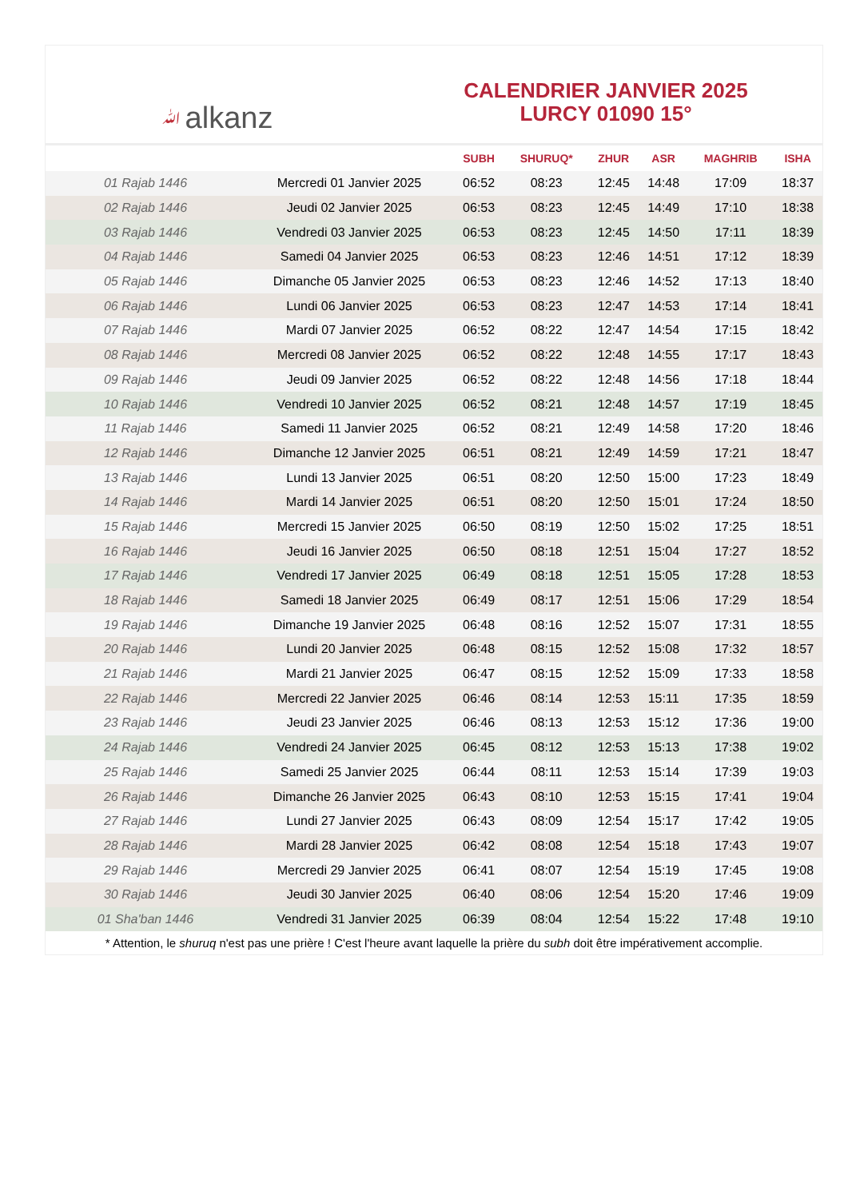ﷲalkanz
CALENDRIER JANVIER 2025
LURCY 01090 15°
| | | SUBH | SHURUQ* | ZHUR | ASR | MAGHRIB | ISHA |
| --- | --- | --- | --- | --- | --- | --- | --- |
| 01 Rajab 1446 | Mercredi 01 Janvier 2025 | 06:52 | 08:23 | 12:45 | 14:48 | 17:09 | 18:37 |
| 02 Rajab 1446 | Jeudi 02 Janvier 2025 | 06:53 | 08:23 | 12:45 | 14:49 | 17:10 | 18:38 |
| 03 Rajab 1446 | Vendredi 03 Janvier 2025 | 06:53 | 08:23 | 12:45 | 14:50 | 17:11 | 18:39 |
| 04 Rajab 1446 | Samedi 04 Janvier 2025 | 06:53 | 08:23 | 12:46 | 14:51 | 17:12 | 18:39 |
| 05 Rajab 1446 | Dimanche 05 Janvier 2025 | 06:53 | 08:23 | 12:46 | 14:52 | 17:13 | 18:40 |
| 06 Rajab 1446 | Lundi 06 Janvier 2025 | 06:53 | 08:23 | 12:47 | 14:53 | 17:14 | 18:41 |
| 07 Rajab 1446 | Mardi 07 Janvier 2025 | 06:52 | 08:22 | 12:47 | 14:54 | 17:15 | 18:42 |
| 08 Rajab 1446 | Mercredi 08 Janvier 2025 | 06:52 | 08:22 | 12:48 | 14:55 | 17:17 | 18:43 |
| 09 Rajab 1446 | Jeudi 09 Janvier 2025 | 06:52 | 08:22 | 12:48 | 14:56 | 17:18 | 18:44 |
| 10 Rajab 1446 | Vendredi 10 Janvier 2025 | 06:52 | 08:21 | 12:48 | 14:57 | 17:19 | 18:45 |
| 11 Rajab 1446 | Samedi 11 Janvier 2025 | 06:52 | 08:21 | 12:49 | 14:58 | 17:20 | 18:46 |
| 12 Rajab 1446 | Dimanche 12 Janvier 2025 | 06:51 | 08:21 | 12:49 | 14:59 | 17:21 | 18:47 |
| 13 Rajab 1446 | Lundi 13 Janvier 2025 | 06:51 | 08:20 | 12:50 | 15:00 | 17:23 | 18:49 |
| 14 Rajab 1446 | Mardi 14 Janvier 2025 | 06:51 | 08:20 | 12:50 | 15:01 | 17:24 | 18:50 |
| 15 Rajab 1446 | Mercredi 15 Janvier 2025 | 06:50 | 08:19 | 12:50 | 15:02 | 17:25 | 18:51 |
| 16 Rajab 1446 | Jeudi 16 Janvier 2025 | 06:50 | 08:18 | 12:51 | 15:04 | 17:27 | 18:52 |
| 17 Rajab 1446 | Vendredi 17 Janvier 2025 | 06:49 | 08:18 | 12:51 | 15:05 | 17:28 | 18:53 |
| 18 Rajab 1446 | Samedi 18 Janvier 2025 | 06:49 | 08:17 | 12:51 | 15:06 | 17:29 | 18:54 |
| 19 Rajab 1446 | Dimanche 19 Janvier 2025 | 06:48 | 08:16 | 12:52 | 15:07 | 17:31 | 18:55 |
| 20 Rajab 1446 | Lundi 20 Janvier 2025 | 06:48 | 08:15 | 12:52 | 15:08 | 17:32 | 18:57 |
| 21 Rajab 1446 | Mardi 21 Janvier 2025 | 06:47 | 08:15 | 12:52 | 15:09 | 17:33 | 18:58 |
| 22 Rajab 1446 | Mercredi 22 Janvier 2025 | 06:46 | 08:14 | 12:53 | 15:11 | 17:35 | 18:59 |
| 23 Rajab 1446 | Jeudi 23 Janvier 2025 | 06:46 | 08:13 | 12:53 | 15:12 | 17:36 | 19:00 |
| 24 Rajab 1446 | Vendredi 24 Janvier 2025 | 06:45 | 08:12 | 12:53 | 15:13 | 17:38 | 19:02 |
| 25 Rajab 1446 | Samedi 25 Janvier 2025 | 06:44 | 08:11 | 12:53 | 15:14 | 17:39 | 19:03 |
| 26 Rajab 1446 | Dimanche 26 Janvier 2025 | 06:43 | 08:10 | 12:53 | 15:15 | 17:41 | 19:04 |
| 27 Rajab 1446 | Lundi 27 Janvier 2025 | 06:43 | 08:09 | 12:54 | 15:17 | 17:42 | 19:05 |
| 28 Rajab 1446 | Mardi 28 Janvier 2025 | 06:42 | 08:08 | 12:54 | 15:18 | 17:43 | 19:07 |
| 29 Rajab 1446 | Mercredi 29 Janvier 2025 | 06:41 | 08:07 | 12:54 | 15:19 | 17:45 | 19:08 |
| 30 Rajab 1446 | Jeudi 30 Janvier 2025 | 06:40 | 08:06 | 12:54 | 15:20 | 17:46 | 19:09 |
| 01 Sha'ban 1446 | Vendredi 31 Janvier 2025 | 06:39 | 08:04 | 12:54 | 15:22 | 17:48 | 19:10 |
* Attention, le shuruq n'est pas une prière ! C'est l'heure avant laquelle la prière du subh doit être impérativement accomplie.